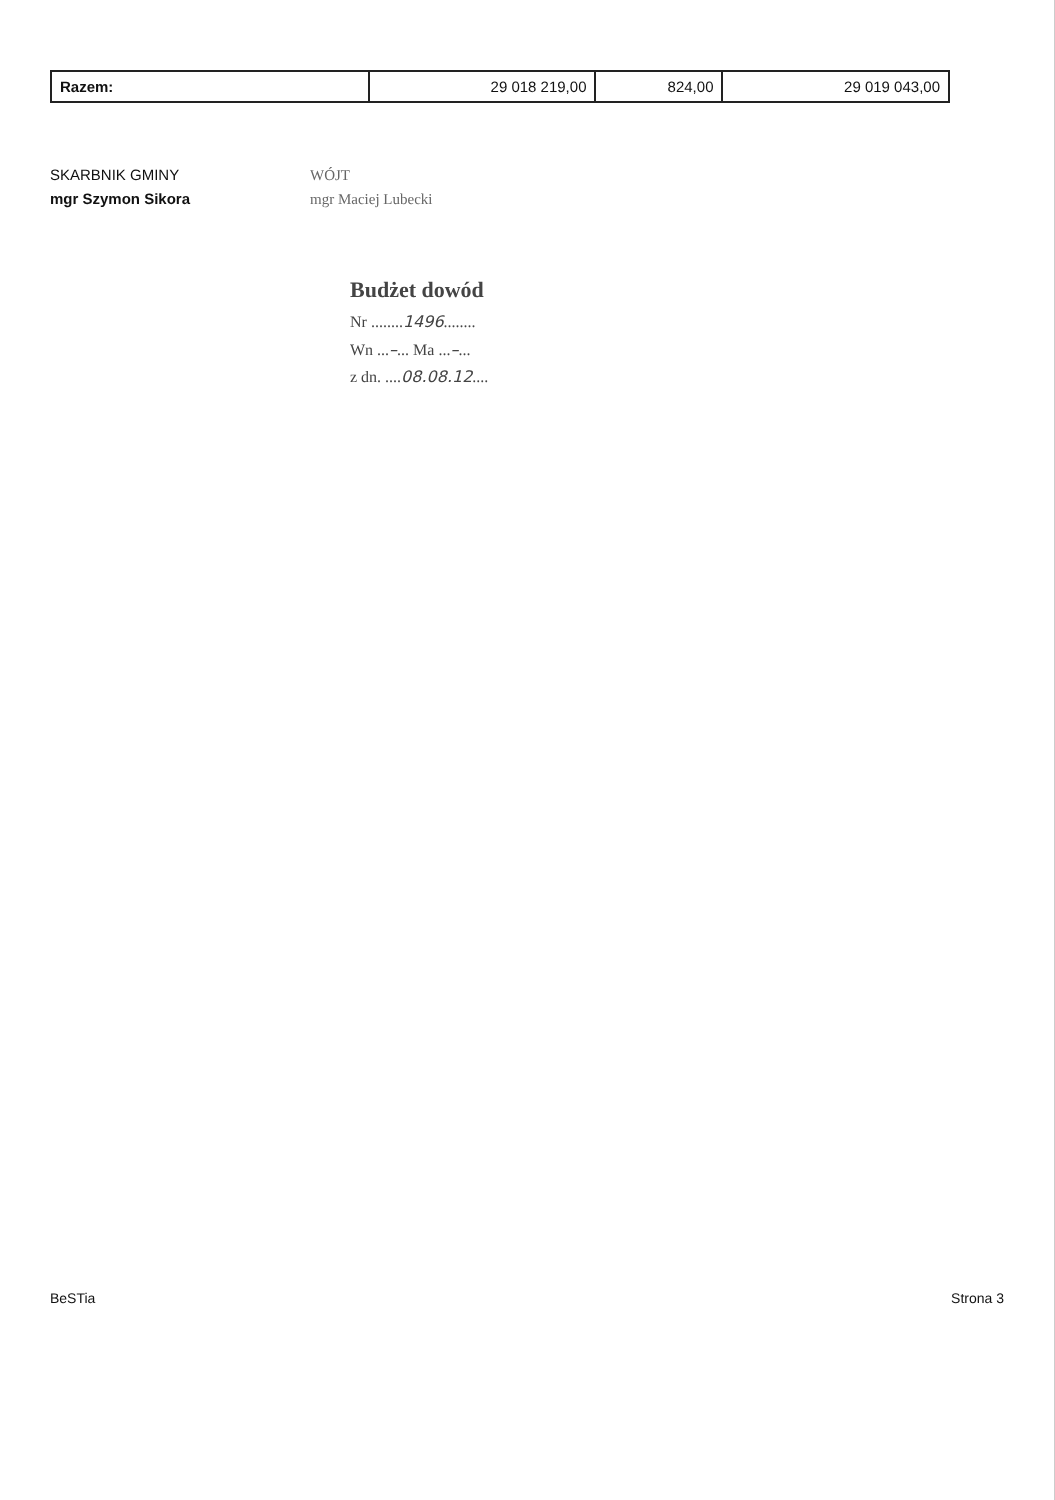| Razem: | 29 018 219,00 | 824,00 | 29 019 043,00 |
SKARBNIK GMINY
mgr Szymon Sikora
WÓJT
mgr Maciej Lubecki
Budżet dowód
Nr ........1496........
Wn ...–... Ma ...–...
z dn. ....08.08.12....
BeSTia Strona 3